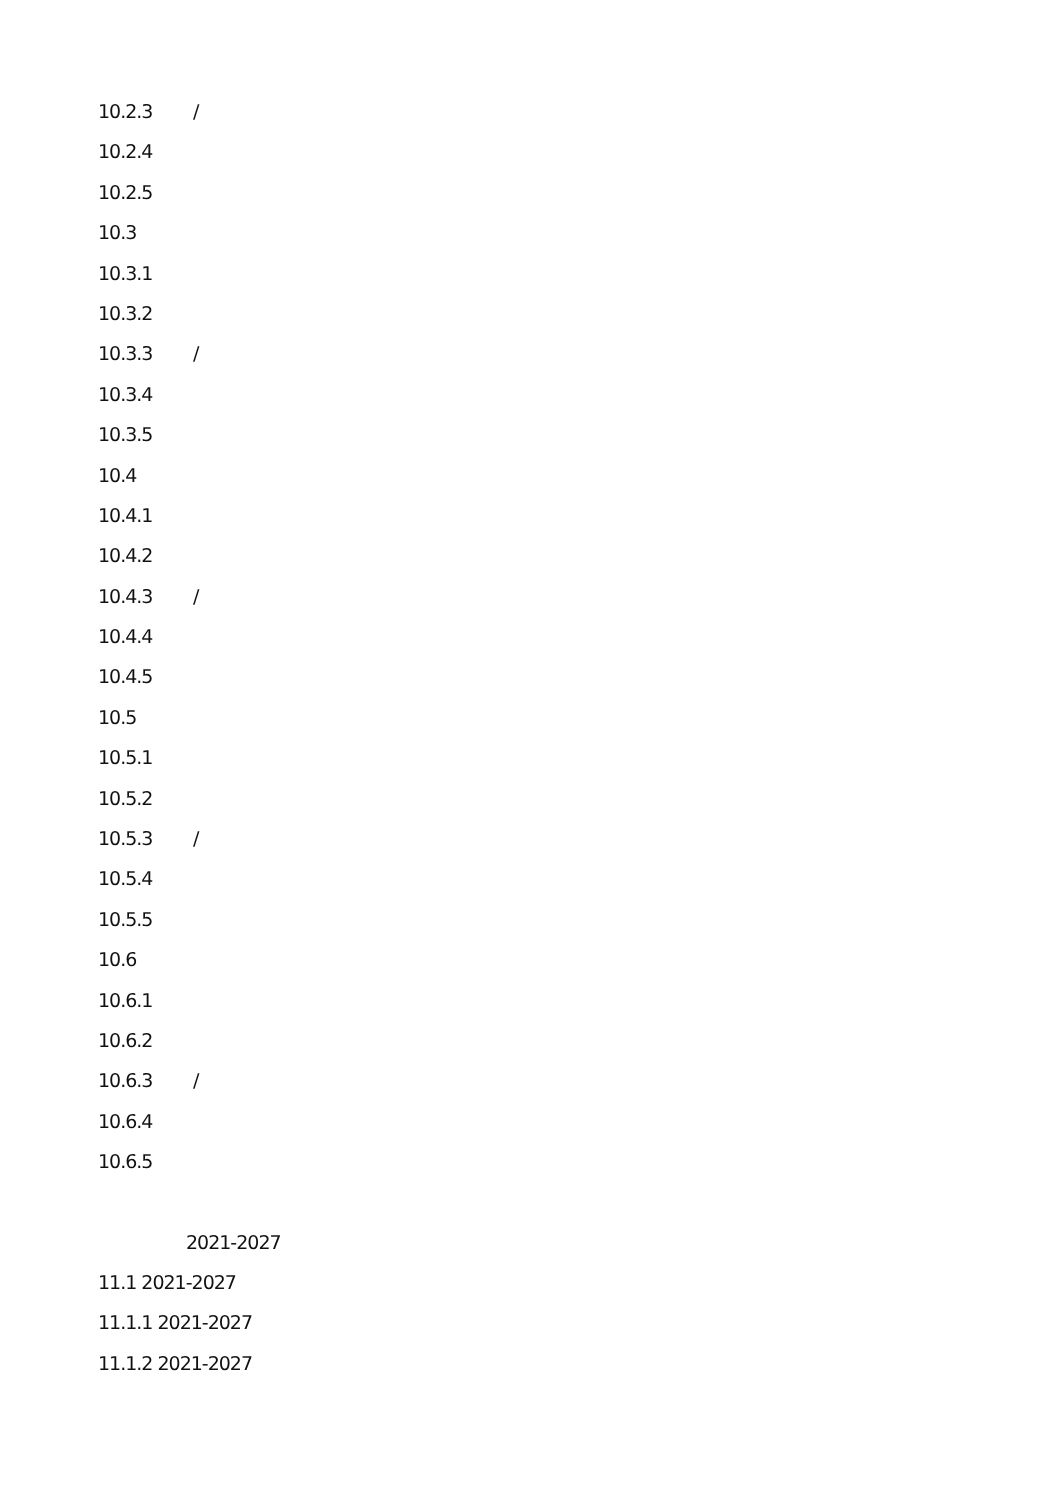10.2.3 /
10.2.4
10.2.5
10.3
10.3.1
10.3.2
10.3.3 /
10.3.4
10.3.5
10.4
10.4.1
10.4.2
10.4.3 /
10.4.4
10.4.5
10.5
10.5.1
10.5.2
10.5.3 /
10.5.4
10.5.5
10.6
10.6.1
10.6.2
10.6.3 /
10.6.4
10.6.5
2021-2027
11.1 2021-2027
11.1.1 2021-2027
11.1.2 2021-2027